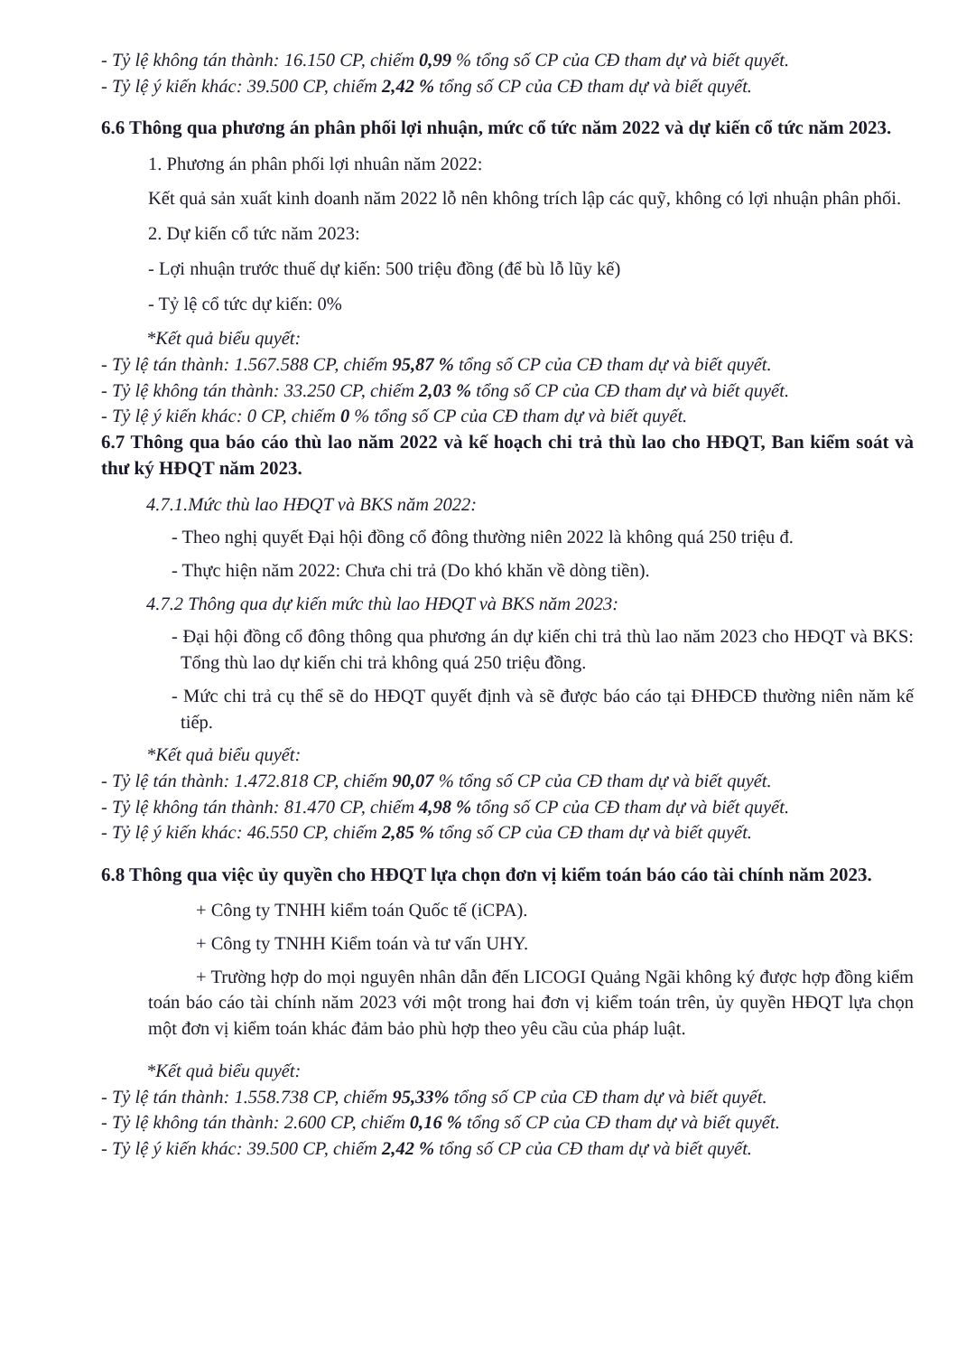- Tỷ lệ không tán thành: 16.150 CP, chiếm 0,99 % tổng số CP của CĐ tham dự và biết quyết.
- Tỷ lệ ý kiến khác: 39.500 CP, chiếm 2,42 % tổng số CP của CĐ tham dự và biết quyết.
6.6 Thông qua phương án phân phối lợi nhuận, mức cổ tức năm 2022 và dự kiến cổ tức năm 2023.
1. Phương án phân phối lợi nhuân năm 2022:
Kết quả sản xuất kinh doanh năm 2022 lỗ nên không trích lập các quỹ, không có lợi nhuận phân phối.
2. Dự kiến cổ tức năm 2023:
- Lợi nhuận trước thuế dự kiến: 500 triệu đồng (để bù lỗ lũy kế)
- Tỷ lệ cổ tức dự kiến: 0%
*Kết quả biểu quyết:
- Tỷ lệ tán thành: 1.567.588 CP, chiếm 95,87 % tổng số CP của CĐ tham dự và biết quyết.
- Tỷ lệ không tán thành: 33.250 CP, chiếm 2,03 % tổng số CP của CĐ tham dự và biết quyết.
- Tỷ lệ ý kiến khác: 0 CP, chiếm 0 % tổng số CP của CĐ tham dự và biết quyết.
6.7 Thông qua báo cáo thù lao năm 2022 và kế hoạch chi trả thù lao cho HĐQT, Ban kiểm soát và thư ký HĐQT năm 2023.
4.7.1.Mức thù lao HĐQT và BKS năm 2022:
- Theo nghị quyết Đại hội đồng cổ đông thường niên 2022 là không quá 250 triệu đ.
- Thực hiện năm 2022: Chưa chi trả (Do khó khăn về dòng tiền).
4.7.2 Thông qua dự kiến mức thù lao HĐQT và BKS năm 2023:
- Đại hội đồng cổ đông thông qua phương án dự kiến chi trả thù lao năm 2023 cho HĐQT và BKS: Tổng thù lao dự kiến chi trả không quá 250 triệu đồng.
- Mức chi trả cụ thể sẽ do HĐQT quyết định và sẽ được báo cáo tại ĐHĐCĐ thường niên năm kế tiếp.
*Kết quả biểu quyết:
- Tỷ lệ tán thành: 1.472.818 CP, chiếm 90,07 % tổng số CP của CĐ tham dự và biết quyết.
- Tỷ lệ không tán thành: 81.470 CP, chiếm 4,98 % tổng số CP của CĐ tham dự và biết quyết.
- Tỷ lệ ý kiến khác: 46.550 CP, chiếm 2,85 % tổng số CP của CĐ tham dự và biết quyết.
6.8 Thông qua việc ủy quyền cho HĐQT lựa chọn đơn vị kiểm toán báo cáo tài chính năm 2023.
+ Công ty TNHH kiểm toán Quốc tế (iCPA).
+ Công ty TNHH Kiểm toán và tư vấn UHY.
+ Trường hợp do mọi nguyên nhân dẫn đến LICOGI Quảng Ngãi không ký được hợp đồng kiểm toán báo cáo tài chính năm 2023 với một trong hai đơn vị kiểm toán trên, ủy quyền HĐQT lựa chọn một đơn vị kiểm toán khác đảm bảo phù hợp theo yêu cầu của pháp luật.
*Kết quả biểu quyết:
- Tỷ lệ tán thành: 1.558.738 CP, chiếm 95,33% tổng số CP của CĐ tham dự và biết quyết.
- Tỷ lệ không tán thành: 2.600 CP, chiếm 0,16 % tổng số CP của CĐ tham dự và biết quyết.
- Tỷ lệ ý kiến khác: 39.500 CP, chiếm 2,42 % tổng số CP của CĐ tham dự và biết quyết.